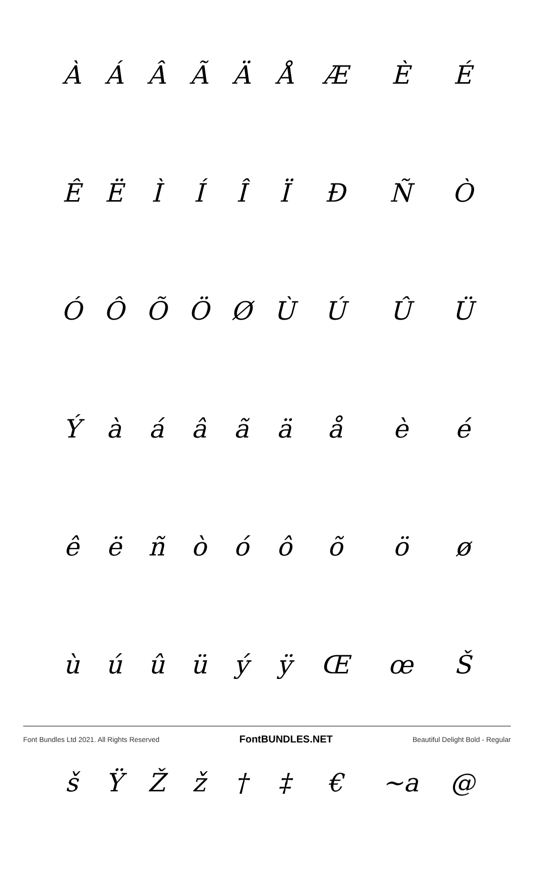| À | Á | Â | Ã | Ä | Å | Æ | È | É |
| Ê | Ë | Ì | Í | Î | Ï | Ð | Ñ | Ò |
| Ó | Ô | Õ | Ö | Ø | Ù | Ú | Û | Ü |
| Ý | à | á | â | ã | ä | å | è | é |
| ê | ë | ñ | ò | ó | ô | õ | ö | ø |
| ù | ú | û | ü | ý | ÿ | Œ | œ | Š |
| š | Ÿ | Ž | ž | † | ‡ | € | ~a | @ |
Font Bundles Ltd 2021. All Rights Reserved FontBUNDLES.NET Beautiful Delight Bold - Regular